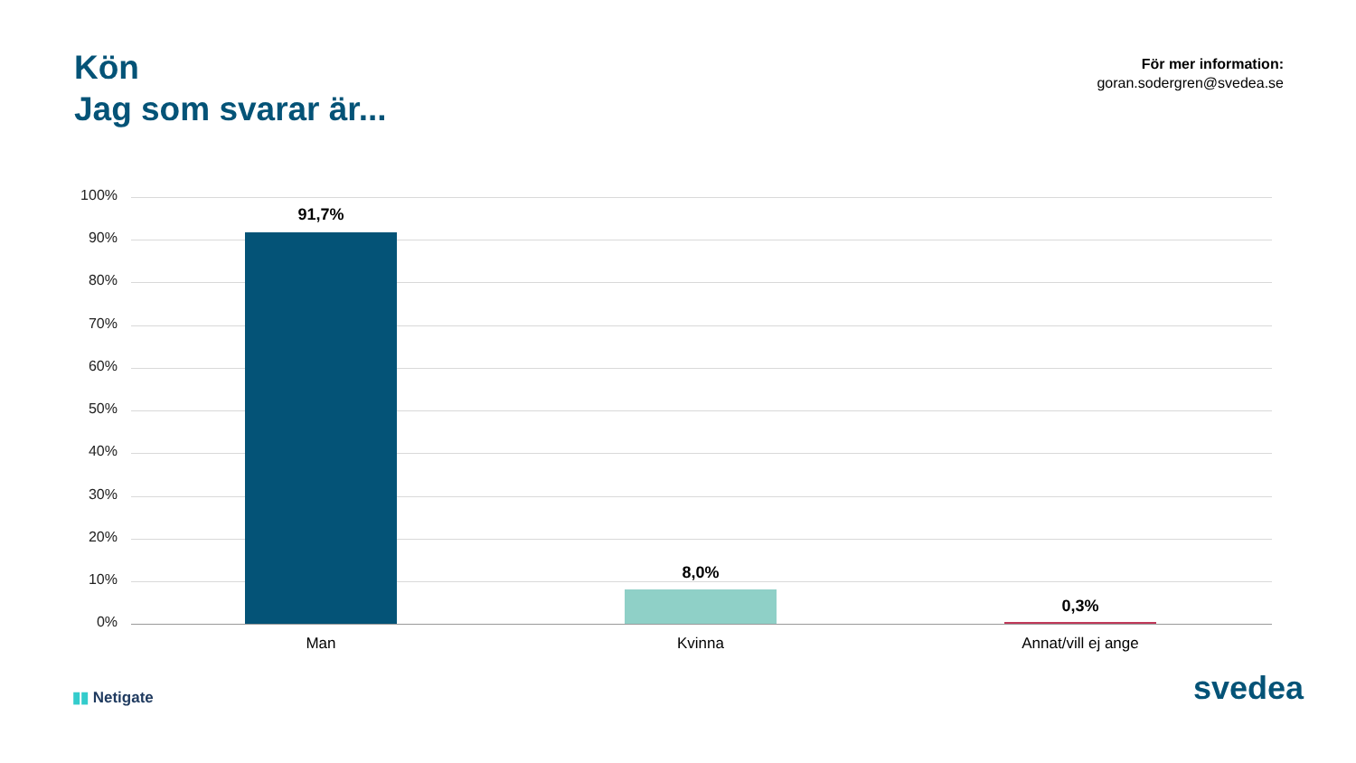Kön
Jag som svarar är...
För mer information:
goran.sodergren@svedea.se
100%
90%
80%
70%
60%
50%
40%
30%
20%
10%
0%
91,7%
8,0%
0,3%
Man Kvinna Annat/vill ej ange
▮▮ Netigate
svedea